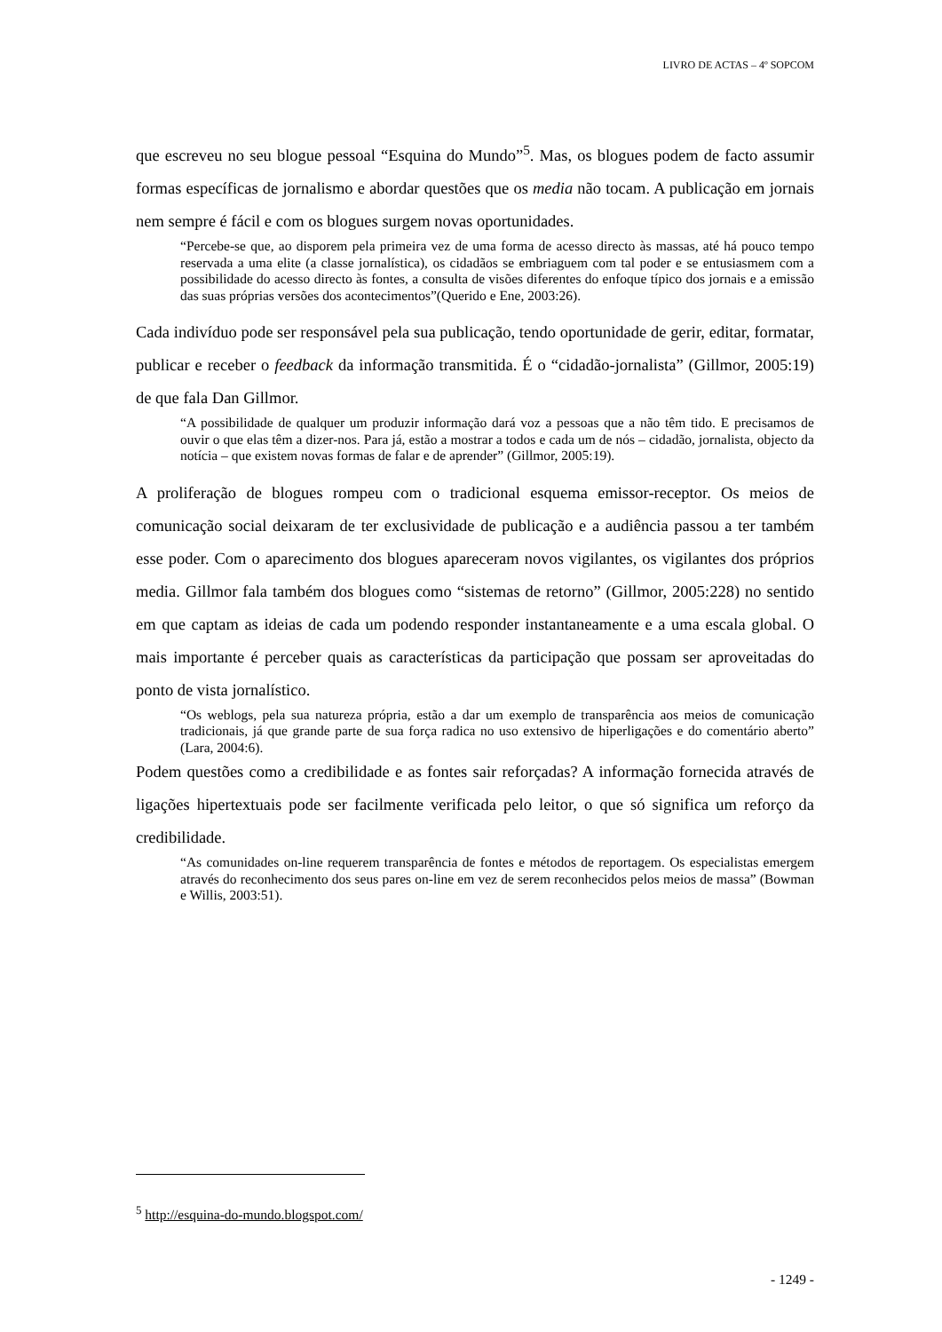LIVRO DE ACTAS – 4º SOPCOM
que escreveu no seu blogue pessoal “Esquina do Mundo”<sup>5</sup>. Mas, os blogues podem de facto assumir formas específicas de jornalismo e abordar questões que os media não tocam. A publicação em jornais nem sempre é fácil e com os blogues surgem novas oportunidades.
“Percebe-se que, ao disporem pela primeira vez de uma forma de acesso directo às massas, até há pouco tempo reservada a uma elite (a classe jornalística), os cidadãos se embriaguem com tal poder e se entusiasmem com a possibilidade do acesso directo às fontes, a consulta de visões diferentes do enfoque típico dos jornais e a emissão das suas próprias versões dos acontecimentos”(Querido e Ene, 2003:26).
Cada indivíduo pode ser responsável pela sua publicação, tendo oportunidade de gerir, editar, formatar, publicar e receber o feedback da informação transmitida. É o “cidadão-jornalista” (Gillmor, 2005:19) de que fala Dan Gillmor.
“A possibilidade de qualquer um produzir informação dará voz a pessoas que a não têm tido. E precisamos de ouvir o que elas têm a dizer-nos. Para já, estão a mostrar a todos e cada um de nós – cidadão, jornalista, objecto da notícia – que existem novas formas de falar e de aprender” (Gillmor, 2005:19).
A proliferação de blogues rompeu com o tradicional esquema emissor-receptor. Os meios de comunicação social deixaram de ter exclusividade de publicação e a audiência passou a ter também esse poder. Com o aparecimento dos blogues apareceram novos vigilantes, os vigilantes dos próprios media. Gillmor fala também dos blogues como “sistemas de retorno” (Gillmor, 2005:228) no sentido em que captam as ideias de cada um podendo responder instantaneamente e a uma escala global. O mais importante é perceber quais as características da participação que possam ser aproveitadas do ponto de vista jornalístico.
“Os weblogs, pela sua natureza própria, estão a dar um exemplo de transparência aos meios de comunicação tradicionais, já que grande parte de sua força radica no uso extensivo de hiperligações e do comentário aberto” (Lara, 2004:6).
Podem questões como a credibilidade e as fontes sair reforçadas? A informação fornecida através de ligações hipertextuais pode ser facilmente verificada pelo leitor, o que só significa um reforço da credibilidade.
“As comunidades on-line requerem transparência de fontes e métodos de reportagem. Os especialistas emergem através do reconhecimento dos seus pares on-line em vez de serem reconhecidos pelos meios de massa” (Bowman e Willis, 2003:51).
<sup>5</sup> http://esquina-do-mundo.blogspot.com/
- 1249 -